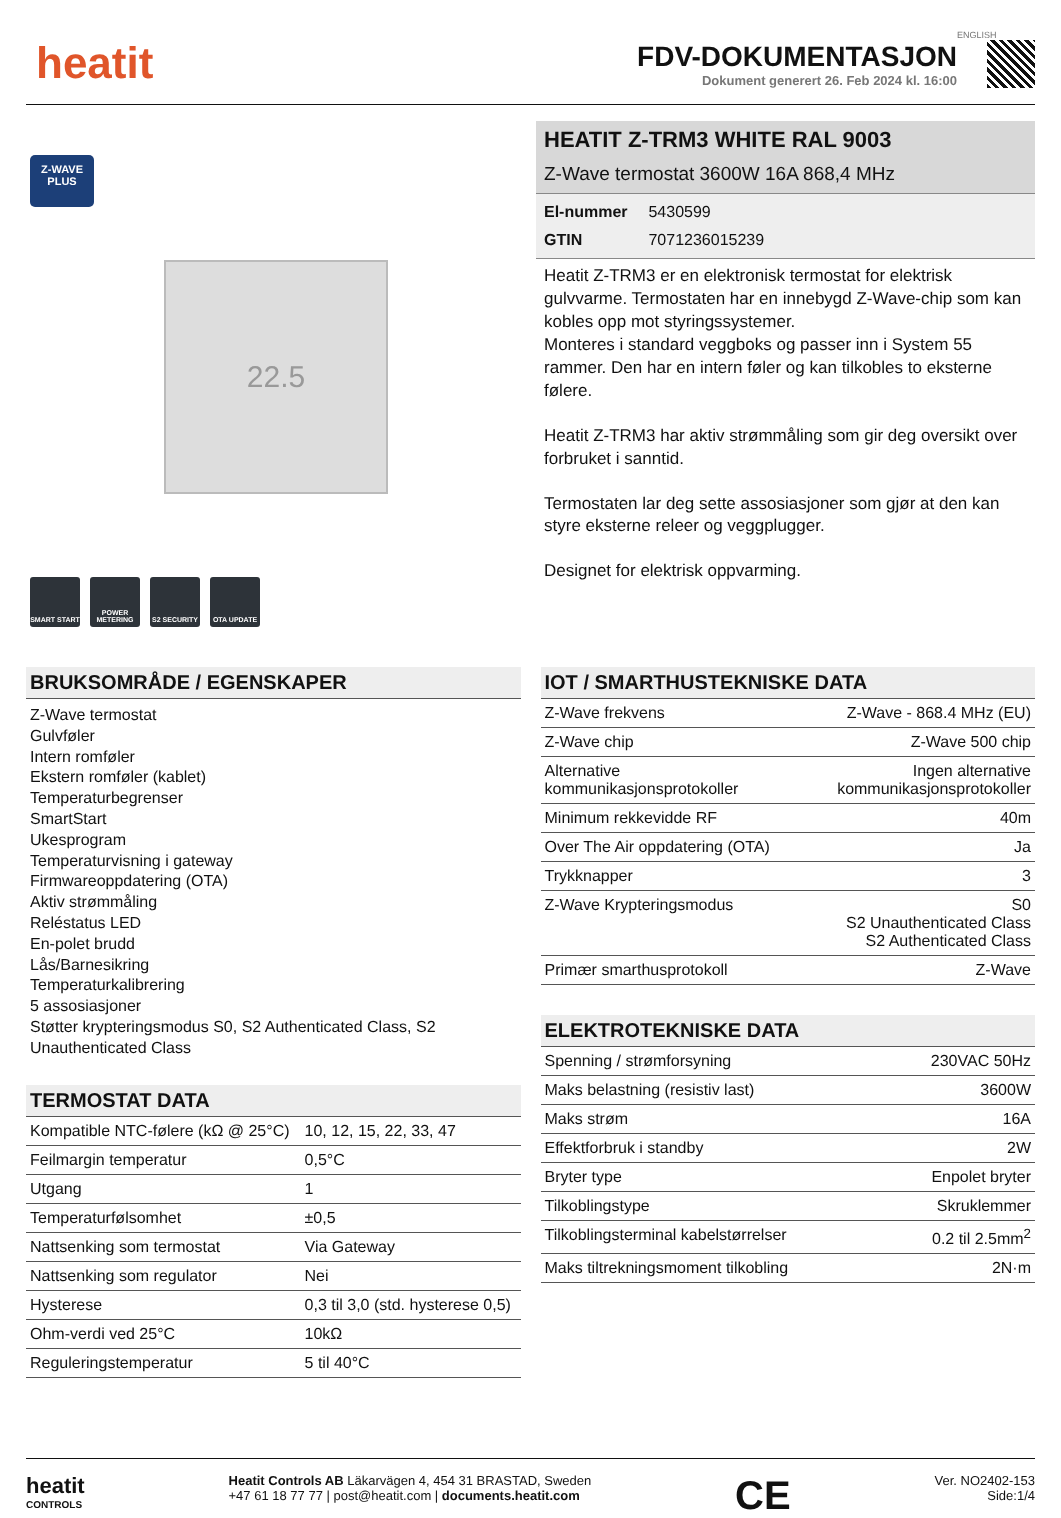heatit
FDV-DOKUMENTASJON
Dokument generert 26. Feb 2024 kl. 16:00
ENGLISH
Z-WAVE
PLUS
22.5
SMART START POWER METERING
S2 SECURITY OTA UPDATE
HEATIT Z-TRM3 WHITE RAL 9003
Z-Wave termostat 3600W 16A 868,4 MHz
El-nummer 5430599
GTIN 7071236015239
Heatit Z-TRM3 er en elektronisk termostat for elektrisk gulvvarme. Termostaten har en innebygd Z-Wave-chip som kan kobles opp mot styringssystemer.
Monteres i standard veggboks og passer inn i System 55 rammer. Den har en intern føler og kan tilkobles to eksterne følere.
Heatit Z-TRM3 har aktiv strømmåling som gir deg oversikt over forbruket i sanntid.
Termostaten lar deg sette assosiasjoner som gjør at den kan styre eksterne releer og veggplugger.
Designet for elektrisk oppvarming.
BRUKSOMRÅDE / EGENSKAPER
Z-Wave termostat
Gulvføler
Intern romføler
Ekstern romføler (kablet)
Temperaturbegrenser
SmartStart
Ukesprogram
Temperaturvisning i gateway
Firmwareoppdatering (OTA)
Aktiv strømmåling
Reléstatus LED
En-polet brudd
Lås/Barnesikring
Temperaturkalibrering
5 assosiasjoner
Støtter krypteringsmodus S0, S2 Authenticated Class, S2 Unauthenticated Class
TERMOSTAT DATA
| Kompatible NTC-følere (kΩ @ 25°C) | 10, 12, 15, 22, 33, 47 |
| Feilmargin temperatur | 0,5°C |
| Utgang | 1 |
| Temperaturfølsomhet | ±0,5 |
| Nattsenking som termostat | Via Gateway |
| Nattsenking som regulator | Nei |
| Hysterese | 0,3 til 3,0 (std. hysterese 0,5) |
| Ohm-verdi ved 25°C | 10kΩ |
| Reguleringstemperatur | 5 til 40°C |
IOT / SMARTHUSTEKNISKE DATA
| Z-Wave frekvens | Z-Wave - 868.4 MHz (EU) |
| Z-Wave chip | Z-Wave 500 chip |
| Alternative kommunikasjonsprotokoller | Ingen alternative kommunikasjonsprotokoller |
| Minimum rekkevidde RF | 40m |
| Over The Air oppdatering (OTA) | Ja |
| Trykknapper | 3 |
| Z-Wave Krypteringsmodus | S0 S2 Unauthenticated Class S2 Authenticated Class |
| Primær smarthusprotokoll | Z-Wave |
ELEKTROTEKNISKE DATA
| Spenning / strømforsyning | 230VAC 50Hz |
| Maks belastning (resistiv last) | 3600W |
| Maks strøm | 16A |
| Effektforbruk i standby | 2W |
| Bryter type | Enpolet bryter |
| Tilkoblingstype | Skruklemmer |
| Tilkoblingsterminal kabelstørrelser | 0.2 til 2.5mm<sup>2</sup> |
| Maks tiltrekningsmoment tilkobling | 2N·m |
heatit
CONTROLS
Heatit Controls AB Läkarvägen 4, 454 31 BRASTAD, Sweden
+47 61 18 77 77 | post@heatit.com | documents.heatit.com
CE
Ver. NO2402-153
Side:1/4